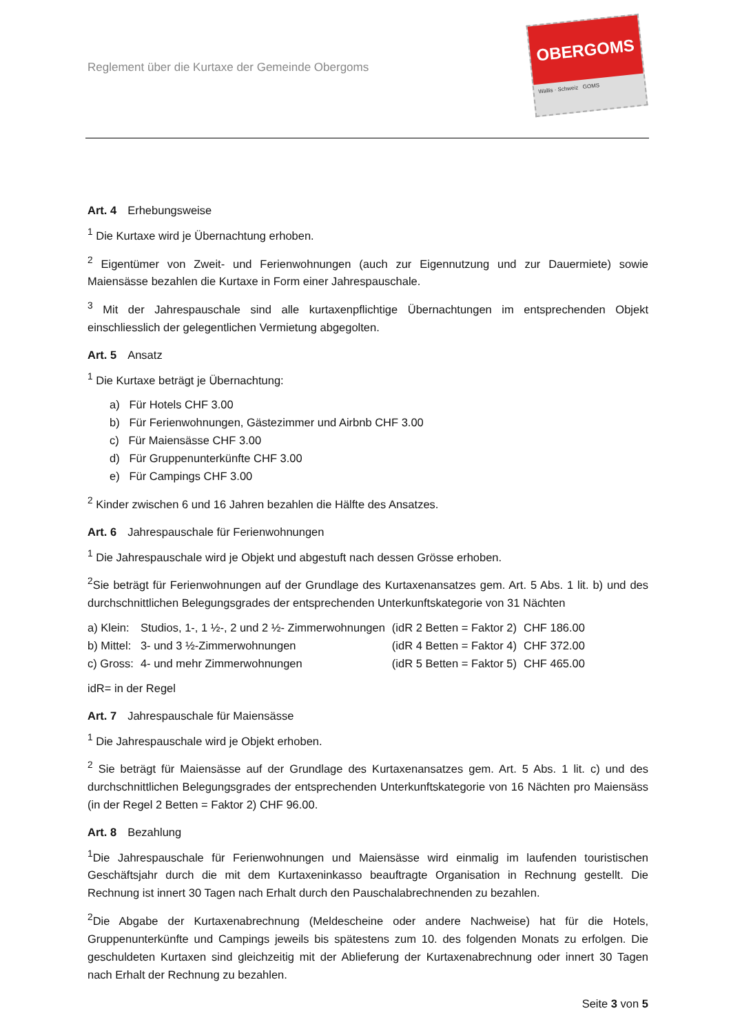Reglement über die Kurtaxe der Gemeinde Obergoms
OBERGOMS
Wallis · Schweiz GOMS
Art. 4 Erhebungsweise
<sup>1</sup> Die Kurtaxe wird je Übernachtung erhoben.
<sup>2</sup> Eigentümer von Zweit- und Ferienwohnungen (auch zur Eigennutzung und zur Dauermiete) sowie Maiensässe bezahlen die Kurtaxe in Form einer Jahrespauschale.
<sup>3</sup> Mit der Jahrespauschale sind alle kurtaxenpflichtige Übernachtungen im entsprechenden Objekt einschliesslich der gelegentlichen Vermietung abgegolten.
Art. 5 Ansatz
<sup>1</sup> Die Kurtaxe beträgt je Übernachtung:
a) Für Hotels CHF 3.00
b) Für Ferienwohnungen, Gästezimmer und Airbnb CHF 3.00
c) Für Maiensässe CHF 3.00
d) Für Gruppenunterkünfte CHF 3.00
e) Für Campings CHF 3.00
<sup>2</sup> Kinder zwischen 6 und 16 Jahren bezahlen die Hälfte des Ansatzes.
Art. 6 Jahrespauschale für Ferienwohnungen
<sup>1</sup> Die Jahrespauschale wird je Objekt und abgestuft nach dessen Grösse erhoben.
<sup>2</sup> Sie beträgt für Ferienwohnungen auf der Grundlage des Kurtaxenansatzes gem. Art. 5 Abs. 1 lit. b) und des durchschnittlichen Belegungsgrades der entsprechenden Unterkunftskategorie von 31 Nächten
| a) Klein: | Studios, 1-, 1 ½-, 2 und 2 ½- Zimmerwohnungen | (idR 2 Betten = Faktor 2) | CHF 186.00 |
| b) Mittel: | 3- und 3 ½-Zimmerwohnungen | (idR 4 Betten = Faktor 4) | CHF 372.00 |
| c) Gross: | 4- und mehr Zimmerwohnungen | (idR 5 Betten = Faktor 5) | CHF 465.00 |
idR= in der Regel
Art. 7 Jahrespauschale für Maiensässe
<sup>1</sup> Die Jahrespauschale wird je Objekt erhoben.
<sup>2</sup> Sie beträgt für Maiensässe auf der Grundlage des Kurtaxenansatzes gem. Art. 5 Abs. 1 lit. c) und des durchschnittlichen Belegungsgrades der entsprechenden Unterkunftskategorie von 16 Nächten pro Maiensäss (in der Regel 2 Betten = Faktor 2) CHF 96.00.
Art. 8 Bezahlung
<sup>1</sup> Die Jahrespauschale für Ferienwohnungen und Maiensässe wird einmalig im laufenden touristischen Geschäftsjahr durch die mit dem Kurtaxeninkasso beauftragte Organisation in Rechnung gestellt. Die Rechnung ist innert 30 Tagen nach Erhalt durch den Pauschalabrechnenden zu bezahlen.
<sup>2</sup> Die Abgabe der Kurtaxenabrechnung (Meldescheine oder andere Nachweise) hat für die Hotels, Gruppenunterkünfte und Campings jeweils bis spätestens zum 10. des folgenden Monats zu erfolgen. Die geschuldeten Kurtaxen sind gleichzeitig mit der Ablieferung der Kurtaxenabrechnung oder innert 30 Tagen nach Erhalt der Rechnung zu bezahlen.
Seite 3 von 5